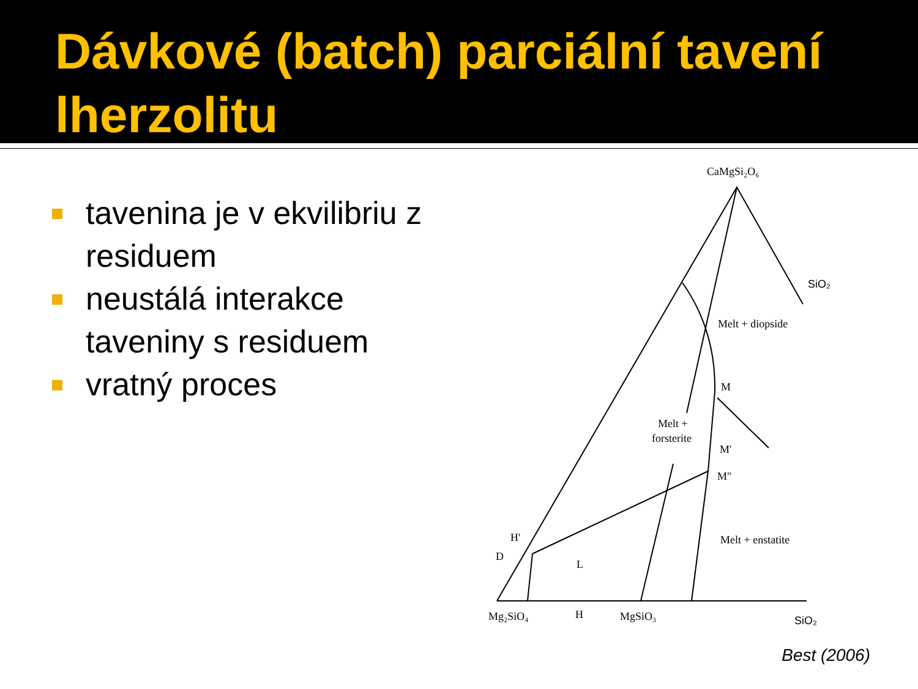Dávkové (batch) parciální tavení lherzolitu
tavenina je v ekvilibriu z residuem
neustálá interakce taveniny s residuem
vratný proces
CaMgSi₂O₆
SiO₂
Melt + diopside
M
Melt +
forsterite
M'
M"
Melt + enstatite
H'
D
L
Mg₂SiO₄
H
MgSiO₃
SiO₂
Best (2006)